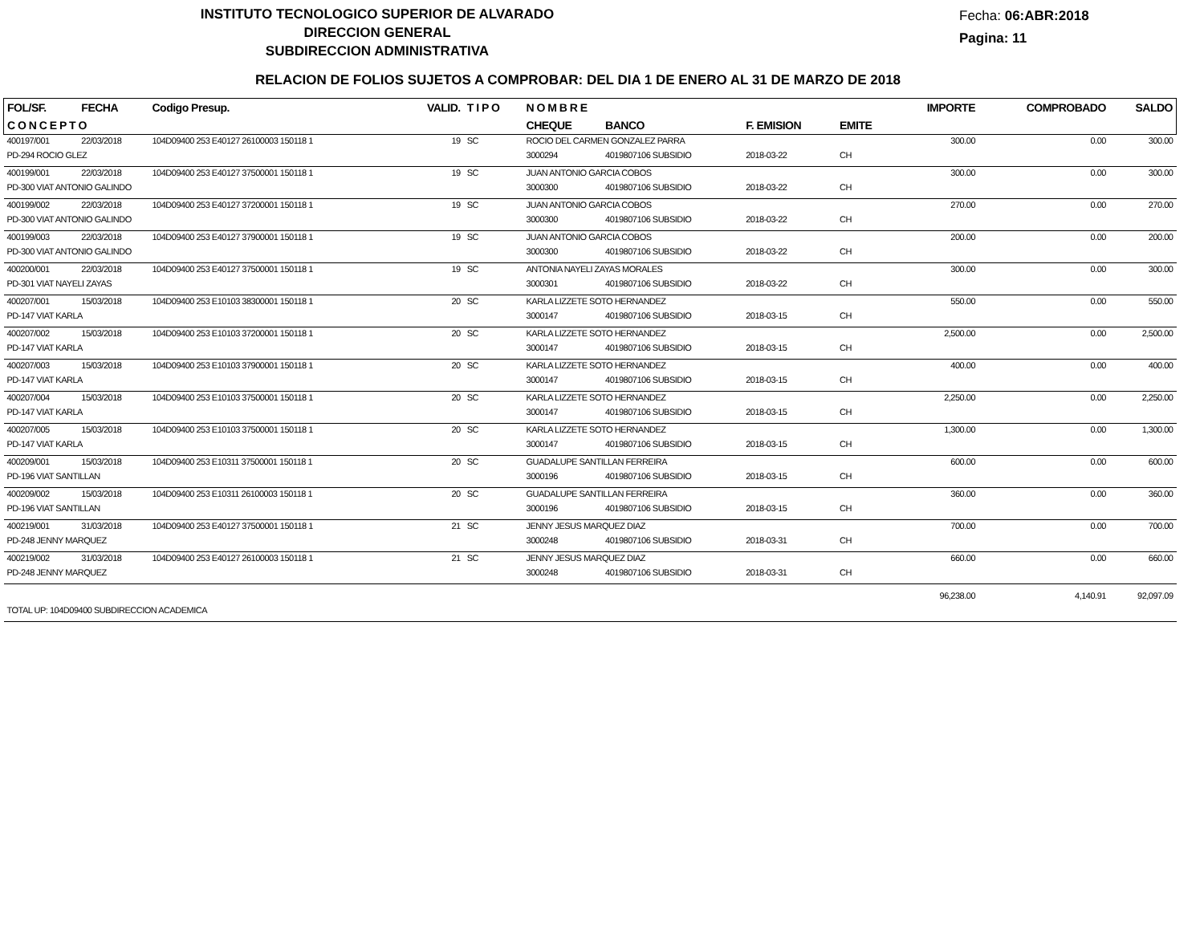INSTITUTO TECNOLOGICO SUPERIOR DE ALVARADO
DIRECCION GENERAL
SUBDIRECCION ADMINISTRATIVA
Fecha: 06:ABR:2018
Pagina: 11
RELACION DE FOLIOS SUJETOS A COMPROBAR: DEL DIA 1 DE ENERO AL 31 DE MARZO DE 2018
| FOL/SF. | FECHA | Codigo Presup. | VALID. | T I P O | N O M B R E | | | | IMPORTE | COMPROBADO | SALDO |
| --- | --- | --- | --- | --- | --- | --- | --- | --- | --- | --- | --- |
| C O N C E P T O | | | | | CHEQUE | BANCO | F. EMISION | EMITE | | | |
| 400197/001 | 22/03/2018 | 104D09400 253 E40127 26100003 150118 1 | 19 | SC | ROCIO DEL CARMEN GONZALEZ PARRA | | | | 300.00 | 0.00 | 300.00 |
| PD-294 ROCIO GLEZ | | | | | 3000294 | 4019807106 SUBSIDIO | 2018-03-22 | CH | | | |
| 400199/001 | 22/03/2018 | 104D09400 253 E40127 37500001 150118 1 | 19 | SC | JUAN ANTONIO GARCIA COBOS | | | | 300.00 | 0.00 | 300.00 |
| PD-300 VIAT ANTONIO GALINDO | | | | | 3000300 | 4019807106 SUBSIDIO | 2018-03-22 | CH | | | |
| 400199/002 | 22/03/2018 | 104D09400 253 E40127 37200001 150118 1 | 19 | SC | JUAN ANTONIO GARCIA COBOS | | | | 270.00 | 0.00 | 270.00 |
| PD-300 VIAT ANTONIO GALINDO | | | | | 3000300 | 4019807106 SUBSIDIO | 2018-03-22 | CH | | | |
| 400199/003 | 22/03/2018 | 104D09400 253 E40127 37900001 150118 1 | 19 | SC | JUAN ANTONIO GARCIA COBOS | | | | 200.00 | 0.00 | 200.00 |
| PD-300 VIAT ANTONIO GALINDO | | | | | 3000300 | 4019807106 SUBSIDIO | 2018-03-22 | CH | | | |
| 400200/001 | 22/03/2018 | 104D09400 253 E40127 37500001 150118 1 | 19 | SC | ANTONIA NAYELI ZAYAS MORALES | | | | 300.00 | 0.00 | 300.00 |
| PD-301 VIAT NAYELI ZAYAS | | | | | 3000301 | 4019807106 SUBSIDIO | 2018-03-22 | CH | | | |
| 400207/001 | 15/03/2018 | 104D09400 253 E10103 38300001 150118 1 | 20 | SC | KARLA LIZZETE SOTO HERNANDEZ | | | | 550.00 | 0.00 | 550.00 |
| PD-147 VIAT KARLA | | | | | 3000147 | 4019807106 SUBSIDIO | 2018-03-15 | CH | | | |
| 400207/002 | 15/03/2018 | 104D09400 253 E10103 37200001 150118 1 | 20 | SC | KARLA LIZZETE SOTO HERNANDEZ | | | | 2,500.00 | 0.00 | 2,500.00 |
| PD-147 VIAT KARLA | | | | | 3000147 | 4019807106 SUBSIDIO | 2018-03-15 | CH | | | |
| 400207/003 | 15/03/2018 | 104D09400 253 E10103 37900001 150118 1 | 20 | SC | KARLA LIZZETE SOTO HERNANDEZ | | | | 400.00 | 0.00 | 400.00 |
| PD-147 VIAT KARLA | | | | | 3000147 | 4019807106 SUBSIDIO | 2018-03-15 | CH | | | |
| 400207/004 | 15/03/2018 | 104D09400 253 E10103 37500001 150118 1 | 20 | SC | KARLA LIZZETE SOTO HERNANDEZ | | | | 2,250.00 | 0.00 | 2,250.00 |
| PD-147 VIAT KARLA | | | | | 3000147 | 4019807106 SUBSIDIO | 2018-03-15 | CH | | | |
| 400207/005 | 15/03/2018 | 104D09400 253 E10103 37500001 150118 1 | 20 | SC | KARLA LIZZETE SOTO HERNANDEZ | | | | 1,300.00 | 0.00 | 1,300.00 |
| PD-147 VIAT KARLA | | | | | 3000147 | 4019807106 SUBSIDIO | 2018-03-15 | CH | | | |
| 400209/001 | 15/03/2018 | 104D09400 253 E10311 37500001 150118 1 | 20 | SC | GUADALUPE SANTILLAN FERREIRA | | | | 600.00 | 0.00 | 600.00 |
| PD-196 VIAT SANTILLAN | | | | | 3000196 | 4019807106 SUBSIDIO | 2018-03-15 | CH | | | |
| 400209/002 | 15/03/2018 | 104D09400 253 E10311 26100003 150118 1 | 20 | SC | GUADALUPE SANTILLAN FERREIRA | | | | 360.00 | 0.00 | 360.00 |
| PD-196 VIAT SANTILLAN | | | | | 3000196 | 4019807106 SUBSIDIO | 2018-03-15 | CH | | | |
| 400219/001 | 31/03/2018 | 104D09400 253 E40127 37500001 150118 1 | 21 | SC | JENNY JESUS MARQUEZ DIAZ | | | | 700.00 | 0.00 | 700.00 |
| PD-248 JENNY MARQUEZ | | | | | 3000248 | 4019807106 SUBSIDIO | 2018-03-31 | CH | | | |
| 400219/002 | 31/03/2018 | 104D09400 253 E40127 26100003 150118 1 | 21 | SC | JENNY JESUS MARQUEZ DIAZ | | | | 660.00 | 0.00 | 660.00 |
| PD-248 JENNY MARQUEZ | | | | | 3000248 | 4019807106 SUBSIDIO | 2018-03-31 | CH | | | |
| | | | | | | | | | 96,238.00 | 4,140.91 | 92,097.09 |
| TOTAL UP: 104D09400 SUBDIRECCION ACADEMICA | | | | | | | | | | | |